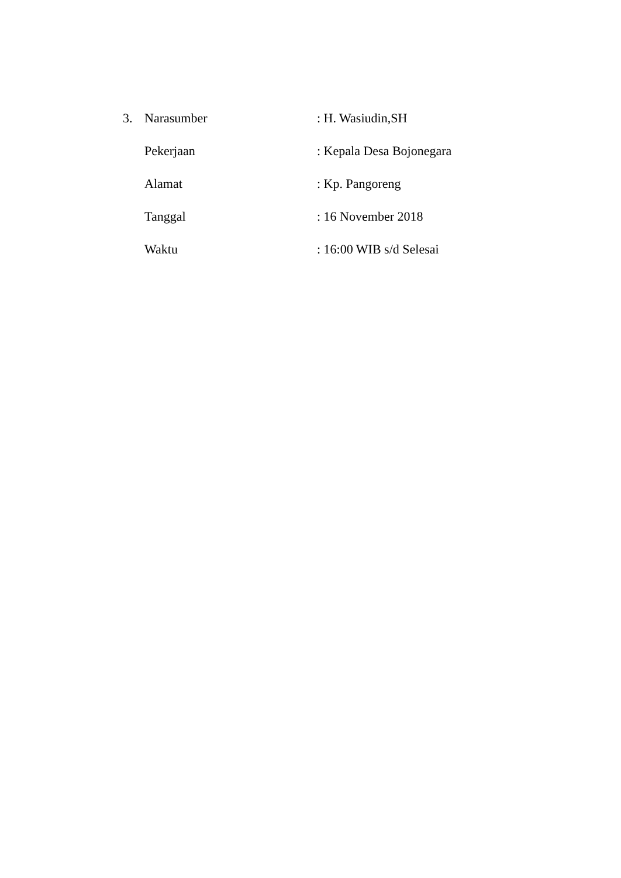3. Narasumber: H. Wasiudin,SH
Pekerjaan: Kepala Desa Bojonegara
Alamat: Kp. Pangoreng
Tanggal: 16 November 2018
Waktu: 16:00 WIB s/d Selesai